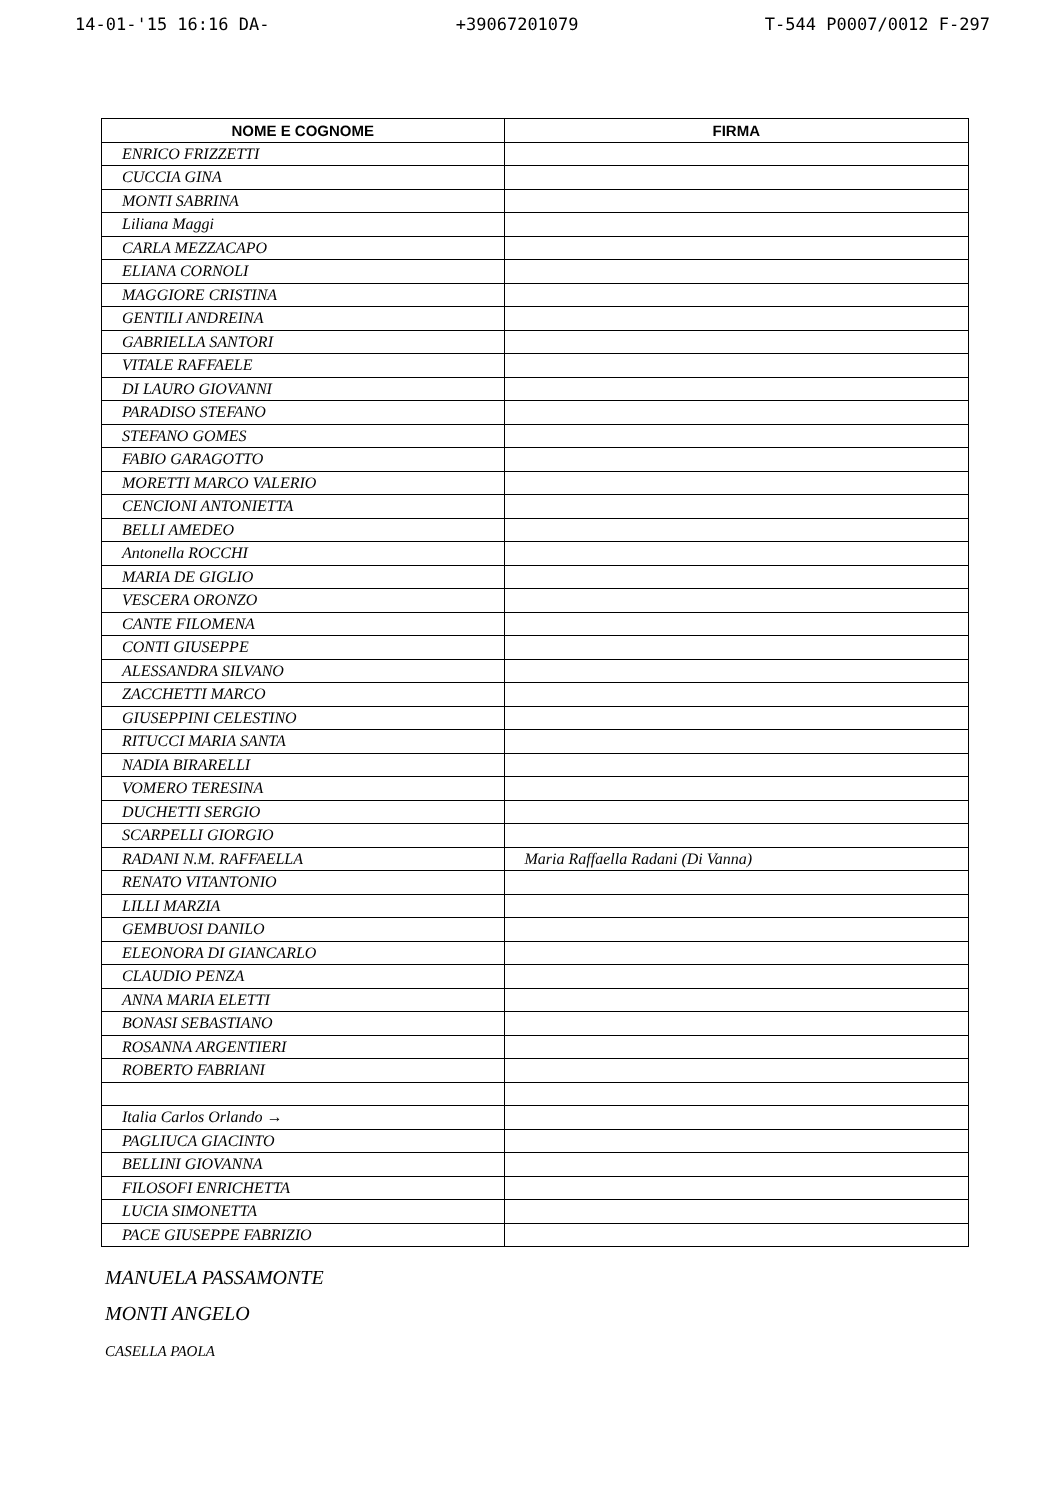14-01-'15 16:16 DA- +39067201079 T-544 P0007/0012 F-297
| NOME E COGNOME | FIRMA |
| --- | --- |
| ENRICO FRIZZETTI | |
| CUCCIA GINA | |
| MONTI SABRINA | |
| Liliana Maggi | |
| CARLA MEZZACAPO | |
| ELIANA CORNOLI | |
| MAGGIORE CRISTINA | |
| GENTILI ANDREINA | |
| GABRIELLA SANTORI | |
| VITALE RAFFAELE | |
| DI LAURO GIOVANNI | |
| PARADISO STEFANO | |
| STEFANO GOMES | |
| FABIO GARAGOTTO | |
| MORETTI MARCO VALERIO | |
| CENCIONI ANTONIETTA | |
| BELLI AMEDEO | |
| Antonella ROCCHI | |
| MARIA DE GIGLIO | |
| VESCERA ORONZO | |
| CANTE FILOMENA | |
| CONTI GIUSEPPE | |
| ALESSANDRA SILVANO | |
| ZACCHETTI MARCO | |
| GIUSEPPINI CELESTINO | |
| RITUCCI MARIA SANTA | |
| NADIA BIRARELLI | |
| VOMERO TERESINA | |
| DUCHETTI SERGIO | |
| SCARPELLI GIORGIO | |
| RADANI N.M. RAFFAELLA | Maria Raffaella Radani (Di Vanna) |
| RENATO VITANTONIO | |
| LILLI MARZIA | |
| GEMBUOSI DANILO | |
| ELEONORA DI GIANCARLO | |
| CLAUDIO PENZA | |
| ANNA MARIA ELETTI | |
| BONASI SEBASTIANO | |
| ROSANNA ARGENTIERI | |
| ROBERTO FABRIANI | |
| Italia Carlos Orlando → | |
| PAGLIUCA GIACINTO | |
| BELLINI GIOVANNA | |
| FILOSOFI ENRICHETTA | |
| LUCIA SIMONETTA | |
| PACE GIUSEPPE FABRIZIO | |
MANUELA PASSAMONTE
MONTI ANGELO
CASELLA PAOLA